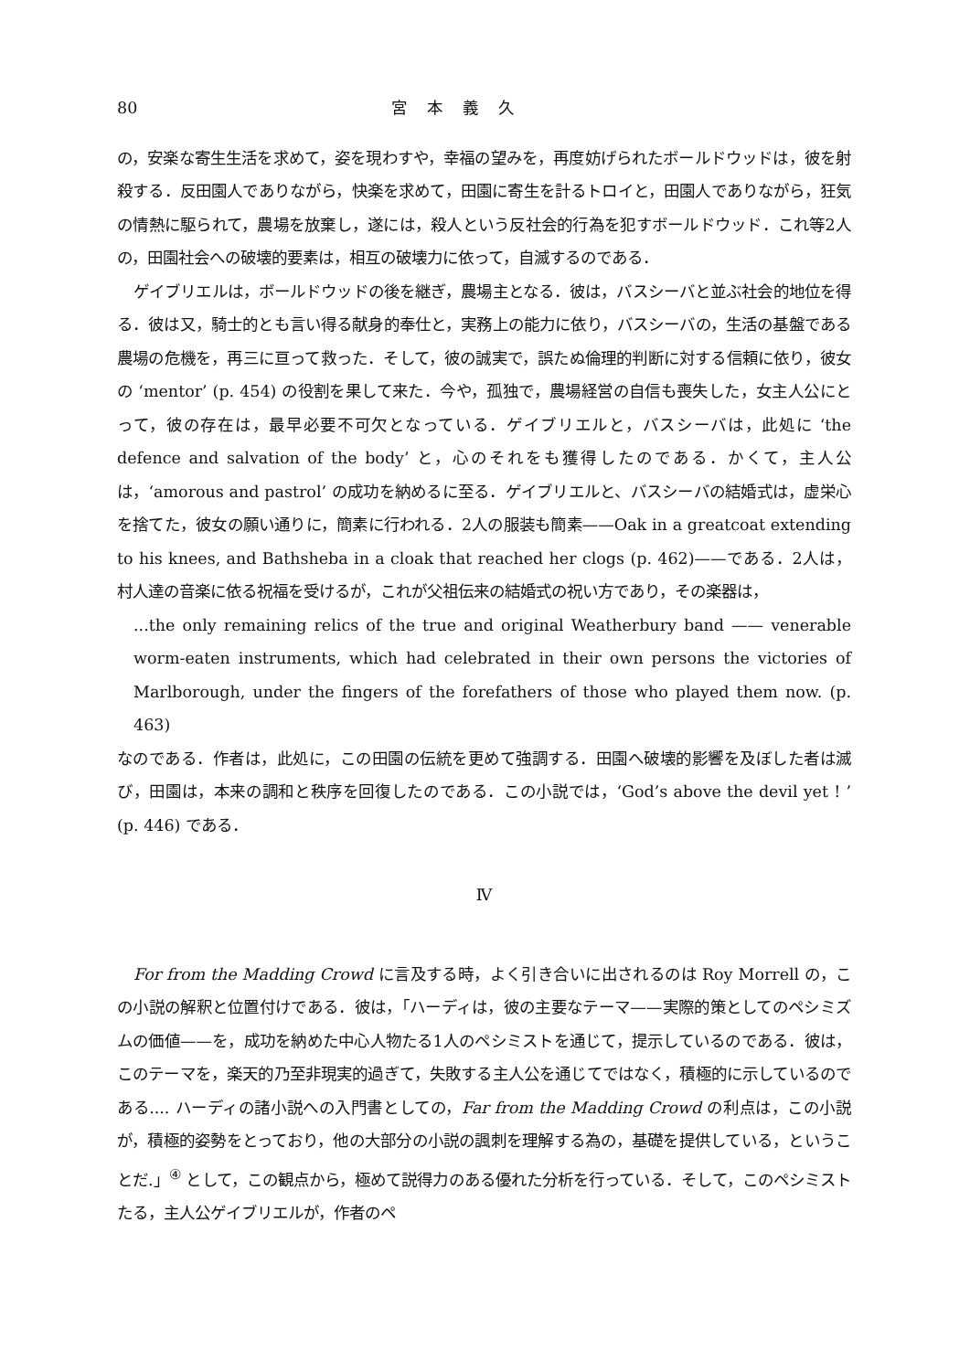80 宮本義久
の，安楽な寄生生活を求めて，姿を現わすや，幸福の望みを，再度妨げられたボールドウッドは，彼を射殺する．反田園人でありながら，快楽を求めて，田園に寄生を計るトロイと，田園人でありながら，狂気の情熱に駆られて，農場を放棄し，遂には，殺人という反社会的行為を犯すボールドウッド．これ等2人の，田園社会への破壊的要素は，相互の破壊力に依って，自滅するのである．
ゲイブリエルは，ボールドウッドの後を継ぎ，農場主となる．彼は，バスシーバと並ぶ社会的地位を得る．彼は又，騎士的とも言い得る献身的奉仕と，実務上の能力に依り，バスシーバの，生活の基盤である農場の危機を，再三に亘って救った．そして，彼の誠実で，誤たぬ倫理的判断に対する信頼に依り，彼女の ‘mentor’ (p. 454) の役割を果して来た．今や，孤独で，農場経営の自信も喪失した，女主人公にとって，彼の存在は，最早必要不可欠となっている．ゲイブリエルと，バスシーバは，此処に ‘the defence and salvation of the body’ と，心のそれをも獲得したのである．かくて，主人公は，‘amorous and pastrol’ の成功を納めるに至る．ゲイブリエルと、バスシーバの結婚式は，虚栄心を捨てた，彼女の願い通りに，簡素に行われる．2人の服装も簡素——Oak in a greatcoat extending to his knees, and Bathsheba in a cloak that reached her clogs (p. 462)——である．2人は，村人達の音楽に依る祝福を受けるが，これが父祖伝来の結婚式の祝い方であり，その楽器は，
...the only remaining relics of the true and original Weatherbury band —— venerable worm-eaten instruments, which had celebrated in their own persons the victories of Marlborough, under the fingers of the forefathers of those who played them now. (p. 463)
なのである．作者は，此処に，この田園の伝統を更めて強調する．田園へ破壊的影響を及ぼした者は滅び，田園は，本来の調和と秩序を回復したのである．この小説では，‘God’s above the devil yet ! ’ (p. 446) である．
Ⅳ
For from the Madding Crowd に言及する時，よく引き合いに出されるのは Roy Morrell の，この小説の解釈と位置付けである．彼は，「ハーディは，彼の主要なテーマ——実際的策としてのペシミズムの価値——を，成功を納めた中心人物たる1人のペシミストを通じて，提示しているのである．彼は，このテーマを，楽天的乃至非現実的過ぎて，失敗する主人公を通じてではなく，積極的に示しているのである.... ハーディの諸小説への入門書としての，Far from the Madding Crowd の利点は，この小説が，積極的姿勢をとっており，他の大部分の小説の諷刺を理解する為の，基礎を提供している，ということだ.」<sup>④</sup> として，この観点から，極めて説得力のある優れた分析を行っている．そして，このペシミストたる，主人公ゲイブリエルが，作者のペ